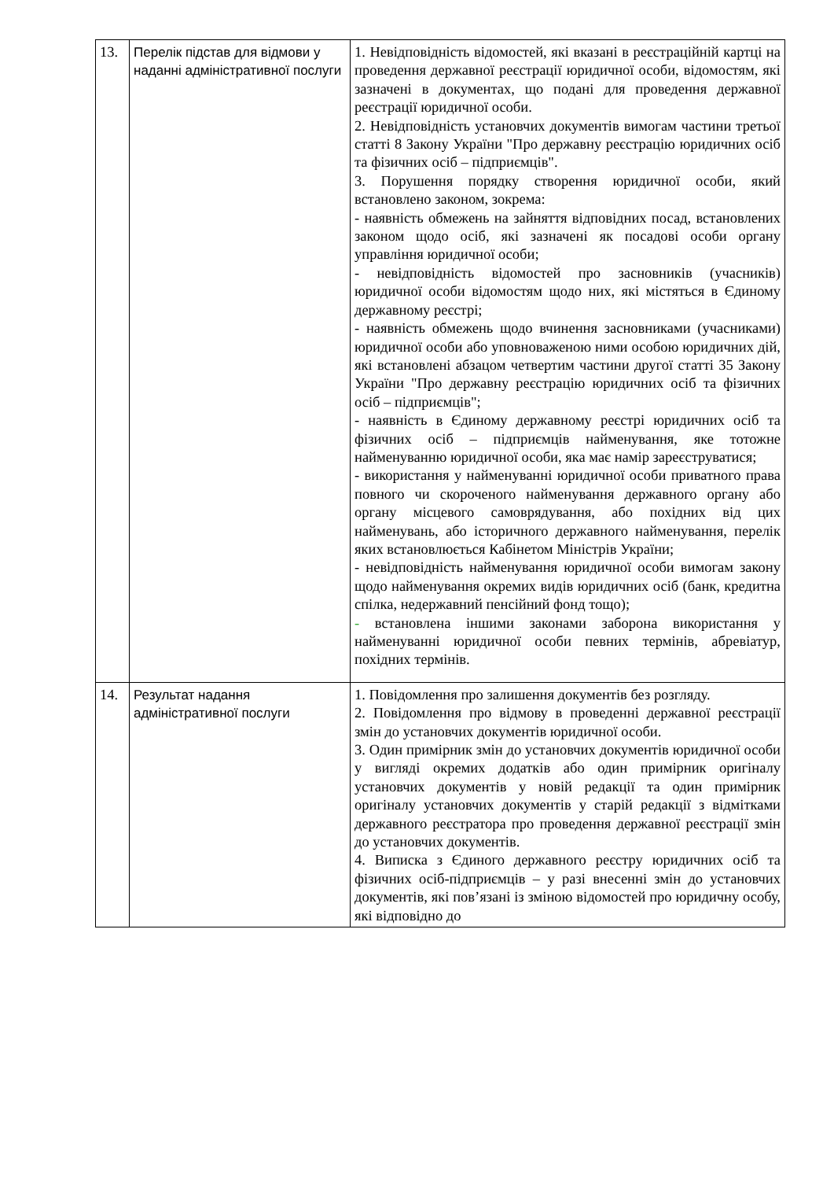| 13. | Перелік підстав для відмови у наданні адміністративної послуги | 1. Невідповідність відомостей, які вказані в реєстраційній картці на проведення державної реєстрації юридичної особи, відомостям, які зазначені в документах, що подані для проведення державної реєстрації юридичної особи. 2. Невідповідність установчих документів вимогам частини третьої статті 8 Закону України "Про державну реєстрацію юридичних осіб та фізичних осіб – підприємців". 3. Порушення порядку створення юридичної особи, який встановлено законом, зокрема: - наявність обмежень на зайняття відповідних посад, встановлених законом щодо осіб, які зазначені як посадові особи органу управління юридичної особи; - невідповідність відомостей про засновників (учасників) юридичної особи відомостям щодо них, які містяться в Єдиному державному реєстрі; - наявність обмежень щодо вчинення засновниками (учасниками) юридичної особи або уповноваженою ними особою юридичних дій, які встановлені абзацом четвертим частини другої статті 35 Закону України "Про державну реєстрацію юридичних осіб та фізичних осіб – підприємців"; - наявність в Єдиному державному реєстрі юридичних осіб та фізичних осіб – підприємців найменування, яке тотожне найменуванню юридичної особи, яка має намір зареєструватися; - використання у найменуванні юридичної особи приватного права повного чи скороченого найменування державного органу або органу місцевого самоврядування, або похідних від цих найменувань, або історичного державного найменування, перелік яких встановлюється Кабінетом Міністрів України; - невідповідність найменування юридичної особи вимогам закону щодо найменування окремих видів юридичних осіб (банк, кредитна спілка, недержавний пенсійний фонд тощо); - встановлена іншими законами заборона використання у найменуванні юридичної особи певних термінів, абревіатур, похідних термінів. |
| 14. | Результат надання адміністративної послуги | 1. Повідомлення про залишення документів без розгляду. 2. Повідомлення про відмову в проведенні державної реєстрації змін до установчих документів юридичної особи. 3. Один примірник змін до установчих документів юридичної особи у вигляді окремих додатків або один примірник оригіналу установчих документів у новій редакції та один примірник оригіналу установчих документів у старій редакції з відмітками державного реєстратора про проведення державної реєстрації змін до установчих документів. 4. Виписка з Єдиного державного реєстру юридичних осіб та фізичних осіб-підприємців – у разі внесенні змін до установчих документів, які пов’язані із зміною відомостей про юридичну особу, які відповідно до |